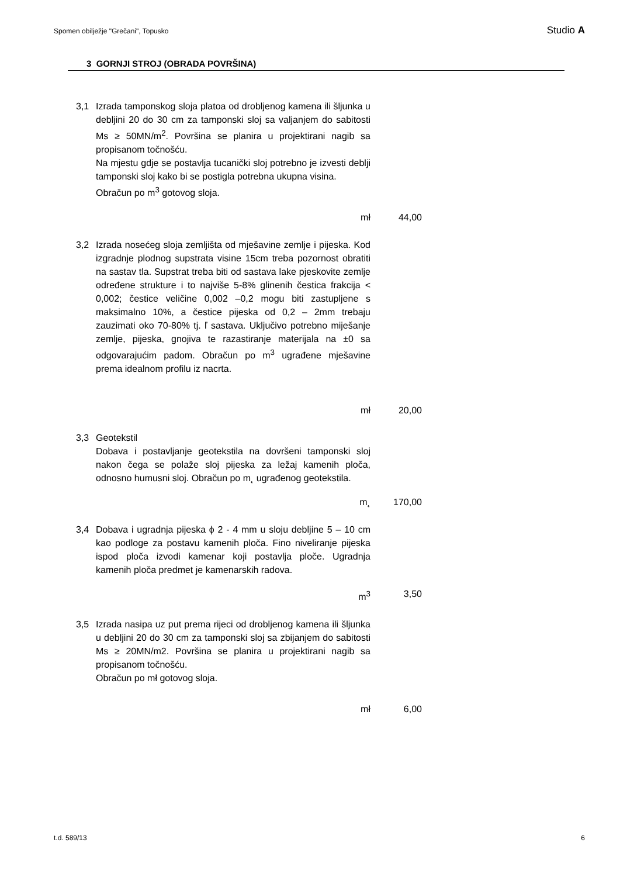Spomen obilježje "Grečani", Topusko Studio A
3 GORNJI STROJ (OBRADA POVRŠINA)
3,1 Izrada tamponskog sloja platoa od drobljenog kamena ili šljunka u debljini 20 do 30 cm za tamponski sloj sa valjanjem do sabitosti Ms ≥ 50MN/m<sup>2</sup>. Površina se planira u projektirani nagib sa propisanom točnošću.
Na mjestu gdje se postavlja tucanički sloj potrebno je izvesti deblji tamponski sloj kako bi se postigla potrebna ukupna visina.
Obračun po m<sup>3</sup> gotovog sloja.
mł 44,00
3,2 Izrada nosećeg sloja zemljišta od mješavine zemlje i pijeska. Kod izgradnje plodnog supstrata visine 15cm treba pozornost obratiti na sastav tla. Supstrat treba biti od sastava lake pjeskovite zemlje određene strukture i to najviše 5-8% glinenih čestica frakcija < 0,002; čestice veličine 0,002 –0,2 mogu biti zastupljene s maksimalno 10%, a čestice pijeska od 0,2 – 2mm trebaju zauzimati oko 70-80% tj. ľ sastava. Uključivo potrebno miješanje zemlje, pijeska, gnojiva te razastiranje materijala na ±0 sa odgovarajućim padom. Obračun po m<sup>3</sup> ugrađene mješavine prema idealnom profilu iz nacrta.
mł 20,00
3,3 Geotekstil
Dobava i postavljanje geotekstila na dovršeni tamponski sloj nakon čega se polaže sloj pijeska za ležaj kamenih ploča, odnosno humusni sloj. Obračun po m˛ ugrađenog geotekstila.
m˛ 170,00
3,4 Dobava i ugradnja pijeska ϕ 2 - 4 mm u sloju debljine 5 – 10 cm kao podloge za postavu kamenih ploča. Fino niveliranje pijeska ispod ploča izvodi kamenar koji postavlja ploče. Ugradnja kamenih ploča predmet je kamenarskih radova.
m<sup>3</sup> 3,50
3,5 Izrada nasipa uz put prema rijeci od drobljenog kamena ili šljunka u debljini 20 do 30 cm za tamponski sloj sa zbijanjem do sabitosti Ms ≥ 20MN/m2. Površina se planira u projektirani nagib sa propisanom točnošću.
Obračun po mł gotovog sloja.
mł 6,00
t.d. 589/13 6